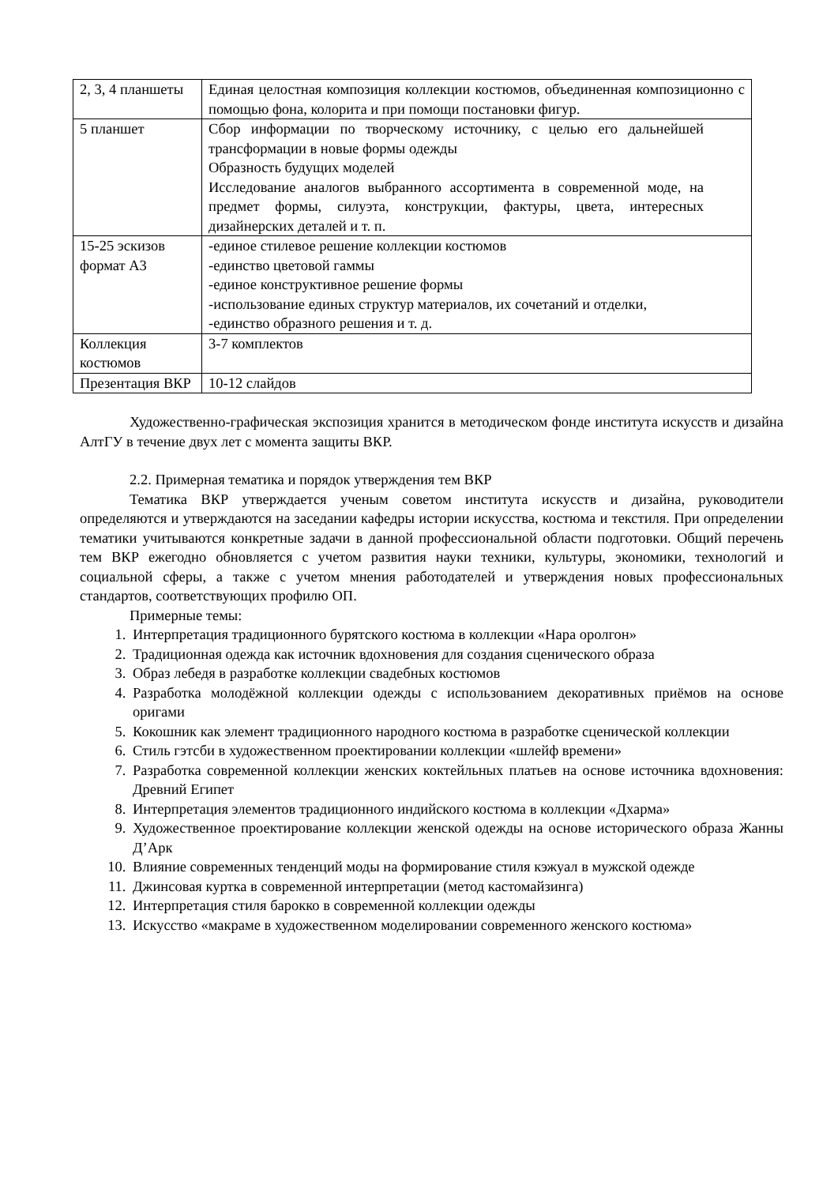| 2, 3, 4 планшеты | Единая целостная композиция коллекции костюмов, объединенная композиционно с помощью фона, колорита и при помощи постановки фигур. |
| 5 планшет | Сбор информации по творческому источнику, с целью его дальнейшей трансформации в новые формы одежды Образность будущих моделей Исследование аналогов выбранного ассортимента в современной моде, на предмет формы, силуэта, конструкции, фактуры, цвета, интересных дизайнерских деталей и т. п. |
| 15-25 эскизов формат А3 | -единое стилевое решение коллекции костюмов -единство цветовой гаммы -единое конструктивное решение формы -использование единых структур материалов, их сочетаний и отделки, -единство образного решения и т. д. |
| Коллекция костюмов | 3-7 комплектов |
| Презентация ВКР | 10-12 слайдов |
Художественно-графическая экспозиция хранится в методическом фонде института искусств и дизайна АлтГУ в течение двух лет с момента защиты ВКР.
2.2. Примерная тематика и порядок утверждения тем ВКР
Тематика ВКР утверждается ученым советом института искусств и дизайна, руководители определяются и утверждаются на заседании кафедры истории искусства, костюма и текстиля. При определении тематики учитываются конкретные задачи в данной профессиональной области подготовки. Общий перечень тем ВКР ежегодно обновляется с учетом развития науки техники, культуры, экономики, технологий и социальной сферы, а также с учетом мнения работодателей и утверждения новых профессиональных стандартов, соответствующих профилю ОП.
Примерные темы:
1. Интерпретация традиционного бурятского костюма в коллекции «Нара оролгон»
2. Традиционная одежда как источник вдохновения для создания сценического образа
3. Образ лебедя в разработке коллекции свадебных костюмов
4. Разработка молодёжной коллекции одежды с использованием декоративных приёмов на основе оригами
5. Кокошник как элемент традиционного народного костюма в разработке сценической коллекции
6. Стиль гэтсби в художественном проектировании коллекции «шлейф времени»
7. Разработка современной коллекции женских коктейльных платьев на основе источника вдохновения: Древний Египет
8. Интерпретация элементов традиционного индийского костюма в коллекции «Дхарма»
9. Художественное проектирование коллекции женской одежды на основе исторического образа Жанны Д’Арк
10. Влияние современных тенденций моды на формирование стиля кэжуал в мужской одежде
11. Джинсовая куртка в современной интерпретации (метод кастомайзинга)
12. Интерпретация стиля барокко в современной коллекции одежды
13. Искусство «макраме в художественном моделировании современного женского костюма»